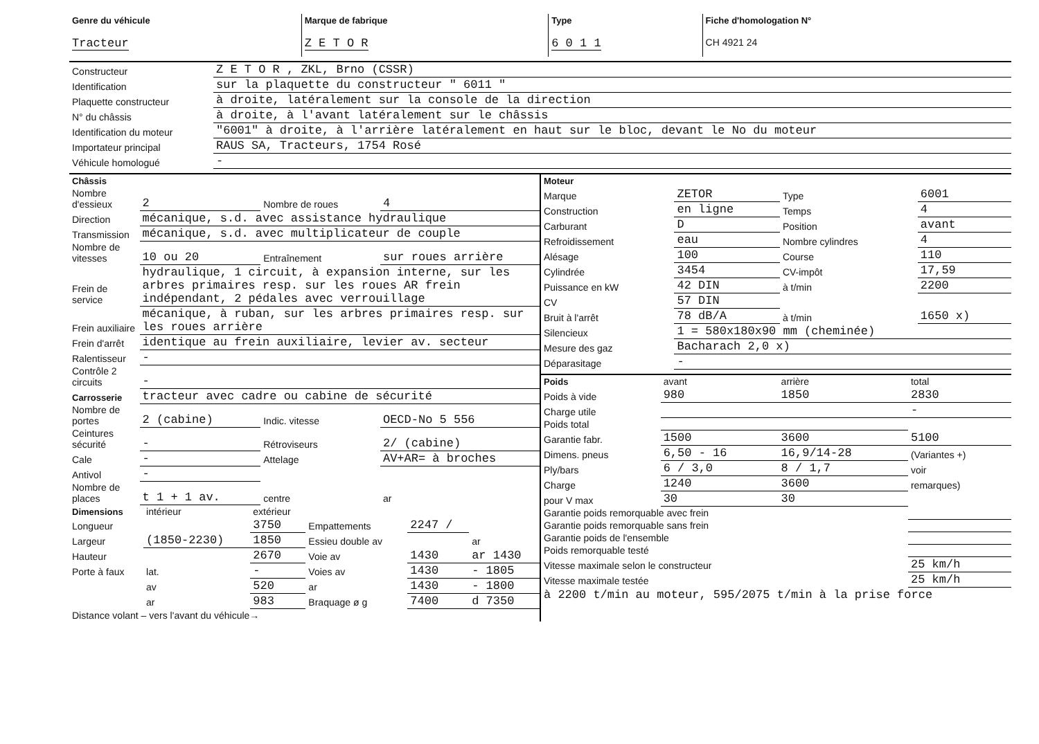| Genre du véhicule Tracteur | Marque de fabrique Z E T O R | Type 6 0 1 1 | Fiche d'homologation N° CH 4921 24 |
| Constructeur | Z E T O R , ZKL, Brno (CSSR) |
| Identification | sur la plaquette du constructeur " 6011 " |
| Plaquette constructeur | à droite, latéralement sur la console de la direction |
| N° du châssis | à droite, à l'avant latéralement sur le châssis |
| Identification du moteur | "6001" à droite, à l'arrière latéralement en haut sur le bloc, devant le No du moteur |
| Importateur principal | RAUS SA, Tracteurs, 1754 Rosé |
| Véhicule homologué | - |
| Châssis | | | |
| Nombre d'essieux | 2 | Nombre de roues | 4 |
| Direction | mécanique, s.d. avec assistance hydraulique | | |
| Transmission | mécanique, s.d. avec multiplicateur de couple | | |
| Nombre de vitesses | 10 ou 20 | Entraînement | sur roues arrière |
| Frein de service | hydraulique, 1 circuit, à expansion interne, sur les arbres primaires resp. sur les roues AR frein indépendant, 2 pédales avec verrouillage | | |
| Frein auxiliaire | mécanique, à ruban, sur les arbres primaires resp. sur les roues arrière | | |
| Frein d'arrêt | identique au frein auxiliaire, levier av. secteur | | |
| Ralentisseur | - | | |
| Contrôle 2 circuits | - | | |
| Carrosserie | tracteur avec cadre ou cabine de sécurité | | |
| Nombre de portes | 2 (cabine) | Indic. vitesse | OECD-No 5 556 |
| Ceintures sécurité | - | Rétroviseurs | 2/ (cabine) |
| Cale | - | Attelage | AV+AR= à broches |
| Antivol | - | | |
| Nombre de places | t 1 + 1 av. | centre | ar |
| Dimensions | intérieur | extérieur | | | |
| Longueur | | 3750 | Empattements | 2247 / | |
| Largeur | (1850-2230) | 1850 | Essieu double av | | ar |
| Hauteur | | 2670 | Voie av | 1430 | ar 1430 |
| Porte à faux | lat. | - | Voies av | 1430 | - 1805 |
| | av | 520 | ar | 1430 | - 1800 |
| | ar | 983 | Braquage ø g | 7400 | d 7350 |
| Distance volant – vers l'avant du véhicule→ | | | | | |
| Moteur | | | |
| Marque | ZETOR | Type | 6001 |
| Construction | en ligne | Temps | 4 |
| Carburant | D | Position | avant |
| Refroidissement | eau | Nombre cylindres | 4 |
| Alésage | 100 | Course | 110 |
| Cylindrée | 3454 | CV-impôt | 17,59 |
| Puissance en kW | 42 DIN | à t/min | 2200 |
| CV | 57 DIN | | |
| Bruit à l'arrêt | 78 dB/A | à t/min | 1650 x) |
| Silencieux | 1 = 580x180x90 mm (cheminée) | | |
| Mesure des gaz | Bacharach 2,0 x) | | |
| Déparasitage | - | | |
| Poids | avant | arrière | total |
| Poids à vide | 980 | 1850 | 2830 |
| Charge utile | | | - |
| Poids total | | | |
| Garantie fabr. | 1500 | 3600 | 5100 |
| Dimens. pneus | 6,50 - 16 | 16,9/14-28 | (Variantes +) |
| Ply/bars | 6 / 3,0 | 8 / 1,7 | voir |
| Charge | 1240 | 3600 | remarques) |
| pour V max | 30 | 30 | |
| Garantie poids remorquable avec frein | | | |
| Garantie poids remorquable sans frein | | | |
| Garantie poids de l'ensemble | | | |
| Poids remorquable testé | | | |
| Vitesse maximale selon le constructeur | | | 25 km/h |
| Vitesse maximale testée | | | 25 km/h |
| à 2200 t/min au moteur, 595/2075 t/min à la prise force | | | |